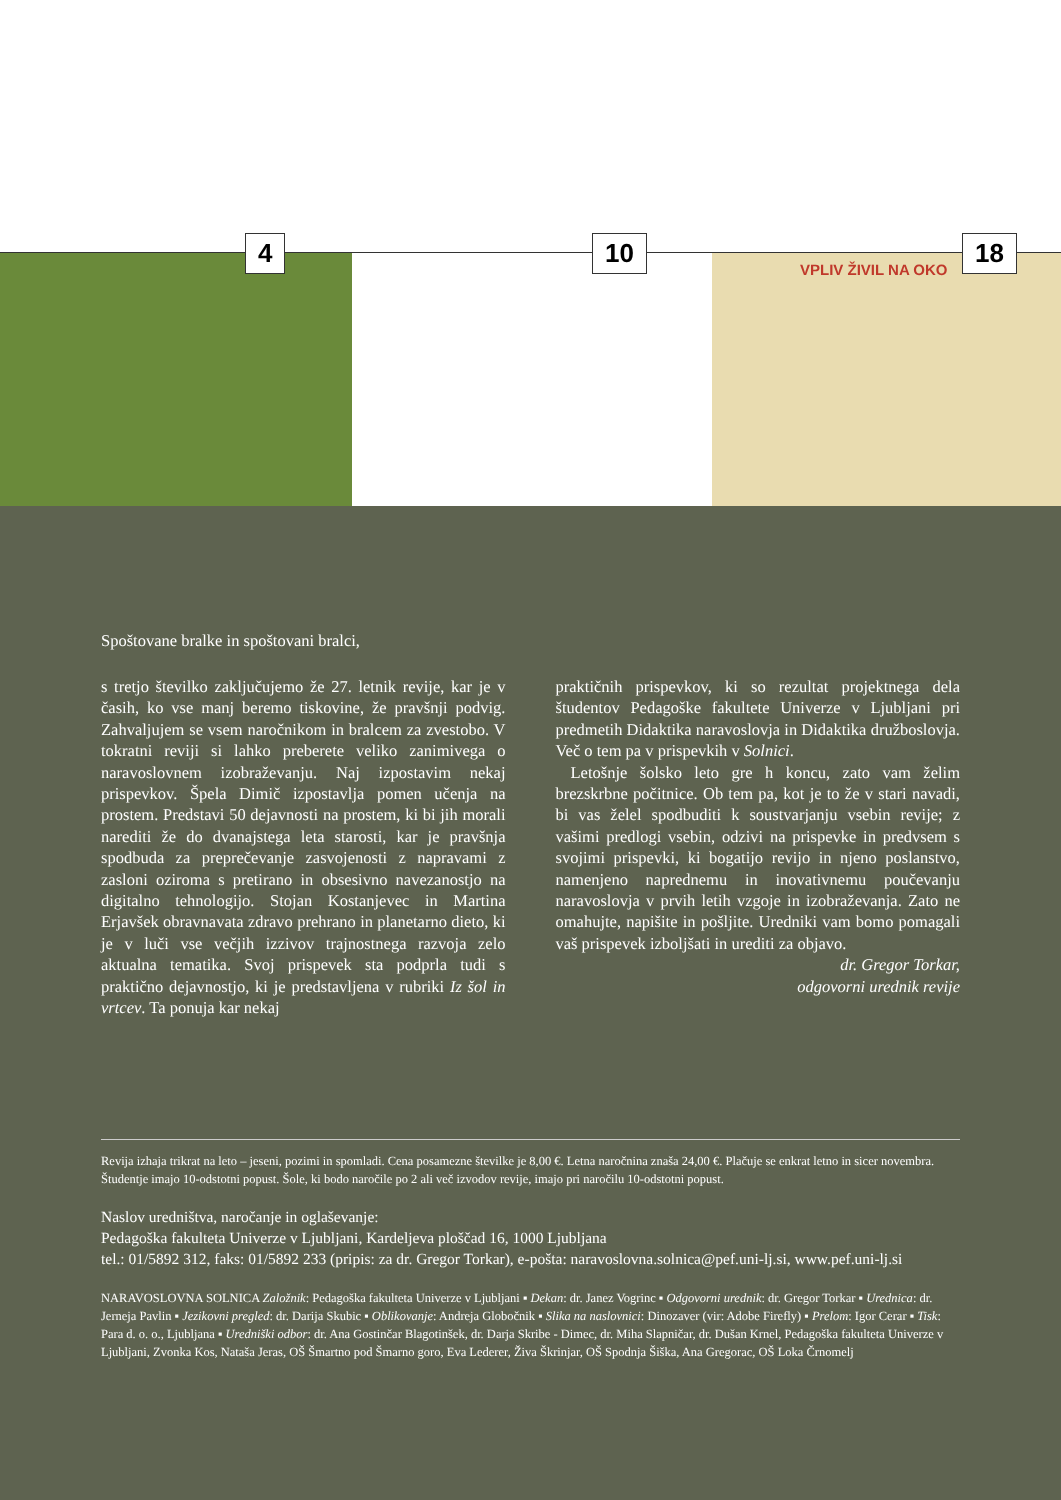4
10
18
VPLIV ŽIVIL NA OKO
Spoštovane bralke in spoštovani bralci,
s tretjo številko zaključujemo že 27. letnik revije, kar je v časih, ko vse manj beremo tiskovine, že pravšnji podvig. Zahvaljujem se vsem naročnikom in bralcem za zvestobo. V tokratni reviji si lahko preberete veliko zanimivega o naravoslovnem izobraževanju. Naj izpostavim nekaj prispevkov. Špela Dimič izpostavlja pomen učenja na prostem. Predstavi 50 dejavnosti na prostem, ki bi jih morali narediti že do dvanajstega leta starosti, kar je pravšnja spodbuda za preprečevanje zasvojenosti z napravami z zasloni oziroma s pretirano in obsesivno navezanostjo na digitalno tehnologijo. Stojan Kostanjevec in Martina Erjavšek obravnavata zdravo prehrano in planetarno dieto, ki je v luči vse večjih izzivov trajnostnega razvoja zelo aktualna tematika. Svoj prispevek sta podprla tudi s praktično dejavnostjo, ki je predstavljena v rubriki Iz šol in vrtcev. Ta ponuja kar nekaj
praktičnih prispevkov, ki so rezultat projektnega dela študentov Pedagoške fakultete Univerze v Ljubljani pri predmetih Didaktika naravoslovja in Didaktika družboslovja. Več o tem pa v prispevkih v Solnici.
Letošnje šolsko leto gre h koncu, zato vam želim brezskrbne počitnice. Ob tem pa, kot je to že v stari navadi, bi vas želel spodbuditi k soustvarjanju vsebin revije; z vašimi predlogi vsebin, odzivi na prispevke in predvsem s svojimi prispevki, ki bogatijo revijo in njeno poslanstvo, namenjeno naprednemu in inovativnemu poučevanju naravoslovja v prvih letih vzgoje in izobraževanja. Zato ne omahujte, napišite in pošljite. Uredniki vam bomo pomagali vaš prispevek izboljšati in urediti za objavo.
dr. Gregor Torkar,
odgovorni urednik revije
Revija izhaja trikrat na leto – jeseni, pozimi in spomladi. Cena posamezne številke je 8,00 €. Letna naročnina znaša 24,00 €. Plačuje se enkrat letno in sicer novembra. Študentje imajo 10-odstotni popust. Šole, ki bodo naročile po 2 ali več izvodov revije, imajo pri naročilu 10-odstotni popust.
Naslov uredništva, naročanje in oglaševanje:
Pedagoška fakulteta Univerze v Ljubljani, Kardeljeva ploščad 16, 1000 Ljubljana
tel.: 01/5892 312, faks: 01/5892 233 (pripis: za dr. Gregor Torkar), e-pošta: naravoslovna.solnica@pef.uni-lj.si, www.pef.uni-lj.si
NARAVOSLOVNA SOLNICA Založnik: Pedagoška fakulteta Univerze v Ljubljani ▪ Dekan: dr. Janez Vogrinc ▪ Odgovorni urednik: dr. Gregor Torkar ▪ Urednica: dr. Jerneja Pavlin ▪ Jezikovni pregled: dr. Darija Skubic ▪ Oblikovanje: Andreja Globočnik ▪ Slika na naslovnici: Dinozaver (vir: Adobe Firefly) ▪ Prelom: Igor Cerar ▪ Tisk: Para d. o. o., Ljubljana ▪ Uredniški odbor: dr. Ana Gostinčar Blagotinšek, dr. Darja Skribe - Dimec, dr. Miha Slapničar, dr. Dušan Krnel, Pedagoška fakulteta Univerze v Ljubljani, Zvonka Kos, Nataša Jeras, OŠ Šmartno pod Šmarno goro, Eva Lederer, Živa Škrinjar, OŠ Spodnja Šiška, Ana Gregorac, OŠ Loka Črnomelj